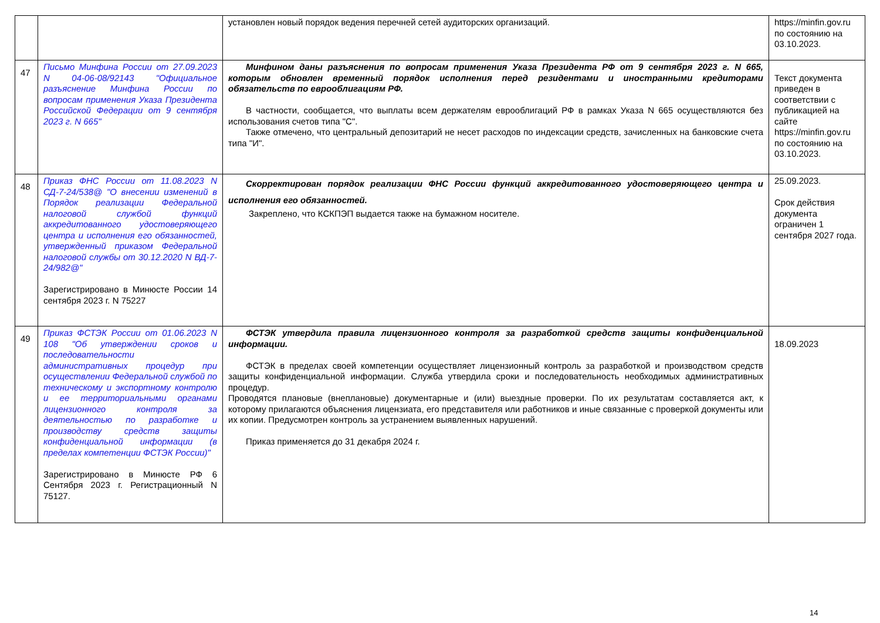| | | установлен новый порядок ведения перечней сетей аудиторских организаций. | https://minfin.gov.ru по состоянию на 03.10.2023. |
| 47 | Письмо Минфина России от 27.09.2023 N 04-06-08/92143 "Официальное разъяснение Минфина России по вопросам применения Указа Президента Российской Федерации от 9 сентября 2023 г. N 665" | Минфином даны разъяснения по вопросам применения Указа Президента РФ от 9 сентября 2023 г. N 665, которым обновлен временный порядок исполнения перед резидентами и иностранными кредиторами обязательств по еврооблигациям РФ. В частности, сообщается, что выплаты всем держателям еврооблигаций РФ в рамках Указа N 665 осуществляются без использования счетов типа "С". Также отмечено, что центральный депозитарий не несет расходов по индексации средств, зачисленных на банковские счета типа "И". | Текст документа приведен в соответствии с публикацией на сайте https://minfin.gov.ru по состоянию на 03.10.2023. |
| 48 | Приказ ФНС России от 11.08.2023 N СД-7-24/538@ "О внесении изменений в Порядок реализации Федеральной налоговой службой функций аккредитованного удостоверяющего центра и исполнения его обязанностей, утвержденный приказом Федеральной налоговой службы от 30.12.2020 N ВД-7-24/982@" Зарегистрировано в Минюсте России 14 сентября 2023 г. N 75227 | Скорректирован порядок реализации ФНС России функций аккредитованного удостоверяющего центра и исполнения его обязанностей. Закреплено, что КСКПЭП выдается также на бумажном носителе. | 25.09.2023. Срок действия документа ограничен 1 сентября 2027 года. |
| 49 | Приказ ФСТЭК России от 01.06.2023 N 108 "Об утверждении сроков и последовательности административных процедур при осуществлении Федеральной службой по техническому и экспортному контролю и ее территориальными органами лицензионного контроля за деятельностью по разработке и производству средств защиты конфиденциальной информации (в пределах компетенции ФСТЭК России)" Зарегистрировано в Минюсте РФ 6 Сентября 2023 г. Регистрационный N 75127. | ФСТЭК утвердила правила лицензионного контроля за разработкой средств защиты конфиденциальной информации. ФСТЭК в пределах своей компетенции осуществляет лицензионный контроль за разработкой и производством средств защиты конфиденциальной информации. Служба утвердила сроки и последовательность необходимых административных процедур. Проводятся плановые (внеплановые) документарные и (или) выездные проверки. По их результатам составляется акт, к которому прилагаются объяснения лицензиата, его представителя или работников и иные связанные с проверкой документы или их копии. Предусмотрен контроль за устранением выявленных нарушений. Приказ применяется до 31 декабря 2024 г. | 18.09.2023 |
14